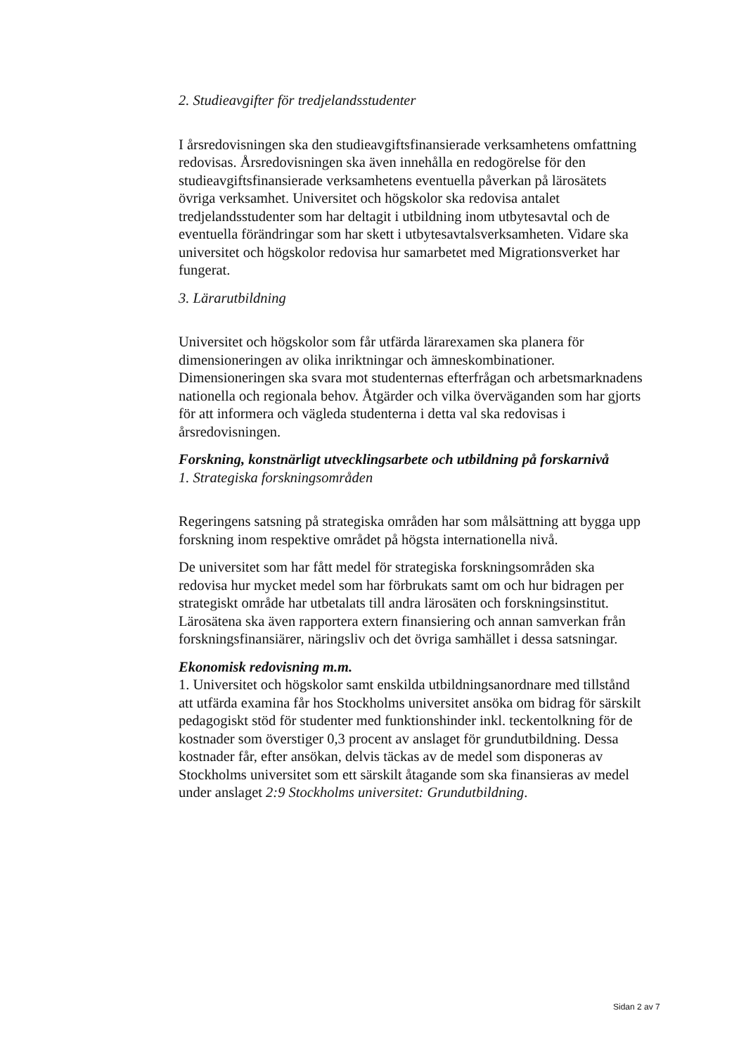2. Studieavgifter för tredjelandsstudenter
I årsredovisningen ska den studieavgiftsfinansierade verksamhetens omfattning redovisas. Årsredovisningen ska även innehålla en redogörelse för den studieavgiftsfinansierade verksamhetens eventuella påverkan på lärosätets övriga verksamhet. Universitet och högskolor ska redovisa antalet tredjelandsstudenter som har deltagit i utbildning inom utbytesavtal och de eventuella förändringar som har skett i utbytesavtalsverksamheten. Vidare ska universitet och högskolor redovisa hur samarbetet med Migrationsverket har fungerat.
3. Lärarutbildning
Universitet och högskolor som får utfärda lärarexamen ska planera för dimensioneringen av olika inriktningar och ämneskombinationer. Dimensioneringen ska svara mot studenternas efterfrågan och arbetsmarknadens nationella och regionala behov. Åtgärder och vilka överväganden som har gjorts för att informera och vägleda studenterna i detta val ska redovisas i årsredovisningen.
Forskning, konstnärligt utvecklingsarbete och utbildning på forskarnivå
1. Strategiska forskningsområden
Regeringens satsning på strategiska områden har som målsättning att bygga upp forskning inom respektive området på högsta internationella nivå.
De universitet som har fått medel för strategiska forskningsområden ska redovisa hur mycket medel som har förbrukats samt om och hur bidragen per strategiskt område har utbetalats till andra lärosäten och forskningsinstitut. Lärosätena ska även rapportera extern finansiering och annan samverkan från forskningsfinansiärer, näringsliv och det övriga samhället i dessa satsningar.
Ekonomisk redovisning m.m.
1. Universitet och högskolor samt enskilda utbildningsanordnare med tillstånd att utfärda examina får hos Stockholms universitet ansöka om bidrag för särskilt pedagogiskt stöd för studenter med funktionshinder inkl. teckentolkning för de kostnader som överstiger 0,3 procent av anslaget för grundutbildning. Dessa kostnader får, efter ansökan, delvis täckas av de medel som disponeras av Stockholms universitet som ett särskilt åtagande som ska finansieras av medel under anslaget 2:9 Stockholms universitet: Grundutbildning.
Sidan 2 av 7